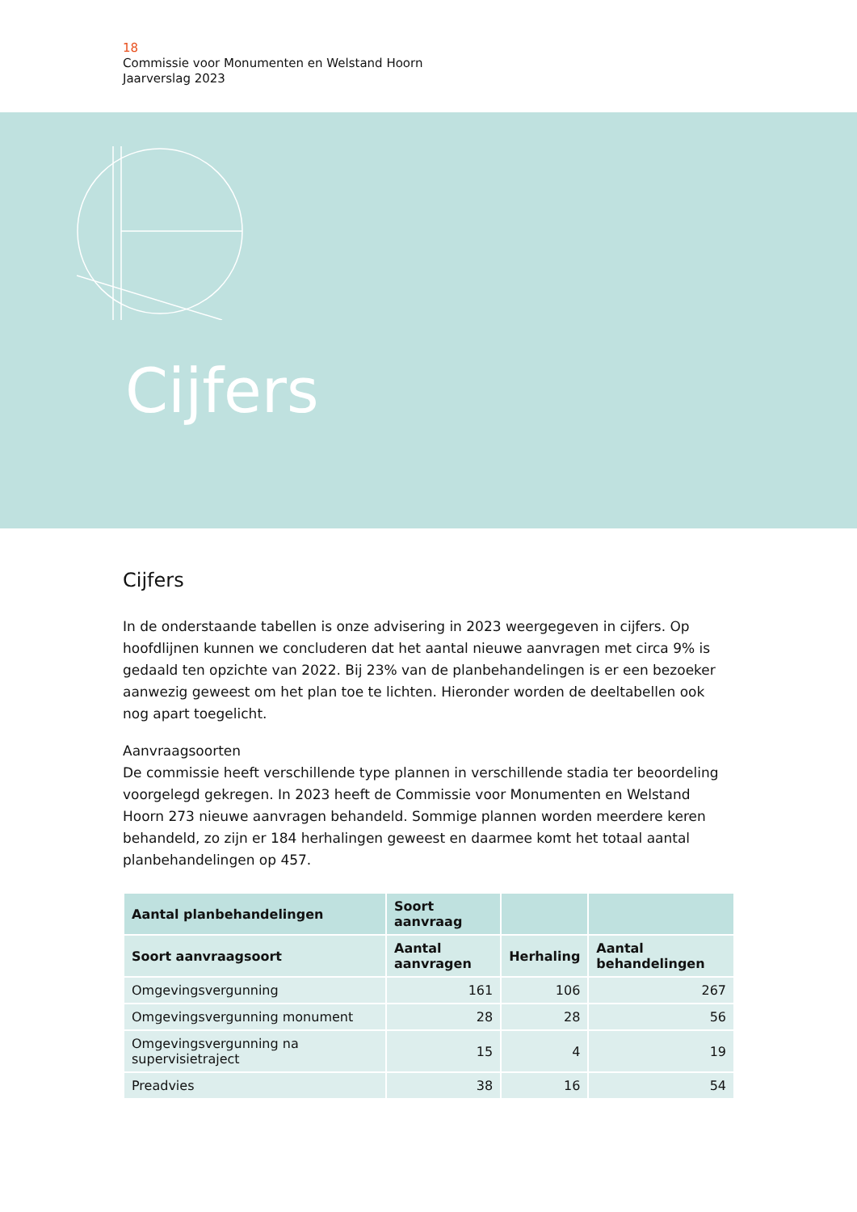18
Commissie voor Monumenten en Welstand Hoorn
Jaarverslag 2023
Cijfers
Cijfers
In de onderstaande tabellen is onze advisering in 2023 weergegeven in cijfers. Op hoofdlijnen kunnen we concluderen dat het aantal nieuwe aanvragen met circa 9% is gedaald ten opzichte van 2022. Bij 23% van de planbehandelingen is er een bezoeker aanwezig geweest om het plan toe te lichten. Hieronder worden de deeltabellen ook nog apart toegelicht.
Aanvraagsoorten
De commissie heeft verschillende type plannen in verschillende stadia ter beoordeling voorgelegd gekregen. In 2023 heeft de Commissie voor Monumenten en Welstand Hoorn 273 nieuwe aanvragen behandeld. Sommige plannen worden meerdere keren behandeld, zo zijn er 184 herhalingen geweest en daarmee komt het totaal aantal planbehandelingen op 457.
| Aantal planbehandelingen | Soort aanvraag | | |
| --- | --- | --- | --- |
| Soort aanvraagsoort | Aantal aanvragen | Herhaling | Aantal behandelingen |
| Omgevingsvergunning | 161 | 106 | 267 |
| Omgevingsvergunning monument | 28 | 28 | 56 |
| Omgevingsvergunning na supervisietraject | 15 | 4 | 19 |
| Preadvies | 38 | 16 | 54 |